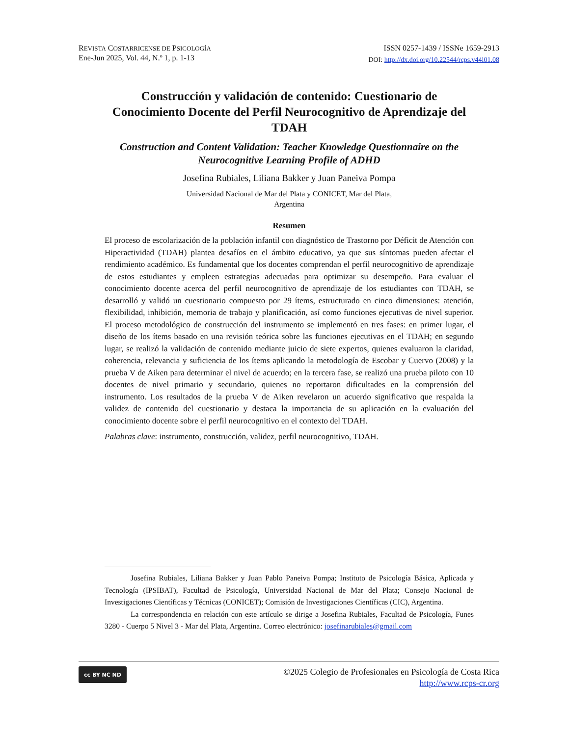REVISTA COSTARRICENSE DE PSICOLOGÍA
Ene-Jun 2025, Vol. 44, N.º 1, p. 1-13
ISSN 0257-1439 / ISSNe 1659-2913
DOI: http://dx.doi.org/10.22544/rcps.v44i01.08
Construcción y validación de contenido: Cuestionario de Conocimiento Docente del Perfil Neurocognitivo de Aprendizaje del TDAH
Construction and Content Validation: Teacher Knowledge Questionnaire on the Neurocognitive Learning Profile of ADHD
Josefina Rubiales, Liliana Bakker y Juan Paneiva Pompa
Universidad Nacional de Mar del Plata y CONICET, Mar del Plata,
Argentina
Resumen
El proceso de escolarización de la población infantil con diagnóstico de Trastorno por Déficit de Atención con Hiperactividad (TDAH) plantea desafíos en el ámbito educativo, ya que sus síntomas pueden afectar el rendimiento académico. Es fundamental que los docentes comprendan el perfil neurocognitivo de aprendizaje de estos estudiantes y empleen estrategias adecuadas para optimizar su desempeño. Para evaluar el conocimiento docente acerca del perfil neurocognitivo de aprendizaje de los estudiantes con TDAH, se desarrolló y validó un cuestionario compuesto por 29 ítems, estructurado en cinco dimensiones: atención, flexibilidad, inhibición, memoria de trabajo y planificación, así como funciones ejecutivas de nivel superior. El proceso metodológico de construcción del instrumento se implementó en tres fases: en primer lugar, el diseño de los ítems basado en una revisión teórica sobre las funciones ejecutivas en el TDAH; en segundo lugar, se realizó la validación de contenido mediante juicio de siete expertos, quienes evaluaron la claridad, coherencia, relevancia y suficiencia de los ítems aplicando la metodología de Escobar y Cuervo (2008) y la prueba V de Aiken para determinar el nivel de acuerdo; en la tercera fase, se realizó una prueba piloto con 10 docentes de nivel primario y secundario, quienes no reportaron dificultades en la comprensión del instrumento. Los resultados de la prueba V de Aiken revelaron un acuerdo significativo que respalda la validez de contenido del cuestionario y destaca la importancia de su aplicación en la evaluación del conocimiento docente sobre el perfil neurocognitivo en el contexto del TDAH.
Palabras clave: instrumento, construcción, validez, perfil neurocognitivo, TDAH.
Josefina Rubiales, Liliana Bakker y Juan Pablo Paneiva Pompa; Instituto de Psicología Básica, Aplicada y Tecnología (IPSIBAT), Facultad de Psicología, Universidad Nacional de Mar del Plata; Consejo Nacional de Investigaciones Científicas y Técnicas (CONICET); Comisión de Investigaciones Científicas (CIC), Argentina.
La correspondencia en relación con este artículo se dirige a Josefina Rubiales, Facultad de Psicología, Funes 3280 - Cuerpo 5 Nivel 3 - Mar del Plata, Argentina. Correo electrónico: josefinarubiales@gmail.com
cc BY NC ND
©2025 Colegio de Profesionales en Psicología de Costa Rica
http://www.rcps-cr.org